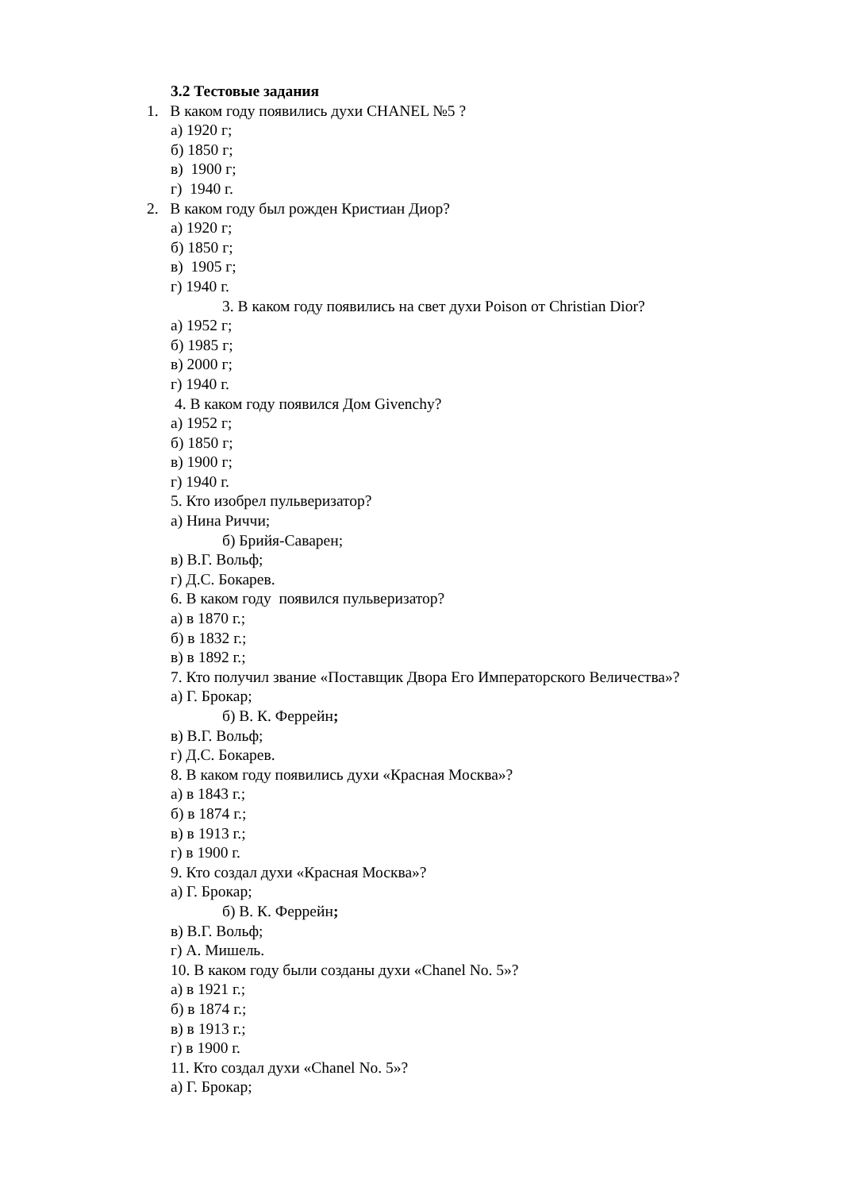3.2 Тестовые задания
1. В каком году появились духи CHANEL №5 ?
а) 1920 г;
б) 1850 г;
в) 1900 г;
г) 1940 г.
2. В каком году был рожден Кристиан Диор?
а) 1920 г;
б) 1850 г;
в) 1905 г;
г) 1940 г.
3. В каком году появились на свет духи Poison от Christian Dior?
а) 1952 г;
б) 1985 г;
в) 2000 г;
г) 1940 г.
4. В каком году появился Дом Givenchy?
а) 1952 г;
б) 1850 г;
в) 1900 г;
г) 1940 г.
5. Кто изобрел пульверизатор?
а) Нина Риччи;
б) Брийя-Саварен;
в) В.Г. Вольф;
г) Д.С. Бокарев.
6. В каком году появился пульверизатор?
а) в 1870 г.;
б) в 1832 г.;
в) в 1892 г.;
7. Кто получил звание «Поставщик Двора Его Императорского Величества»?
а) Г. Брокар;
б) В. К. Феррейн;
в) В.Г. Вольф;
г) Д.С. Бокарев.
8. В каком году появились духи «Красная Москва»?
а) в 1843 г.;
б) в 1874 г.;
в) в 1913 г.;
г) в 1900 г.
9. Кто создал духи «Красная Москва»?
а) Г. Брокар;
б) В. К. Феррейн;
в) В.Г. Вольф;
г) А. Мишель.
10. В каком году были созданы духи «Chanel No. 5»?
а) в 1921 г.;
б) в 1874 г.;
в) в 1913 г.;
г) в 1900 г.
11. Кто создал духи «Chanel No. 5»?
а) Г. Брокар;